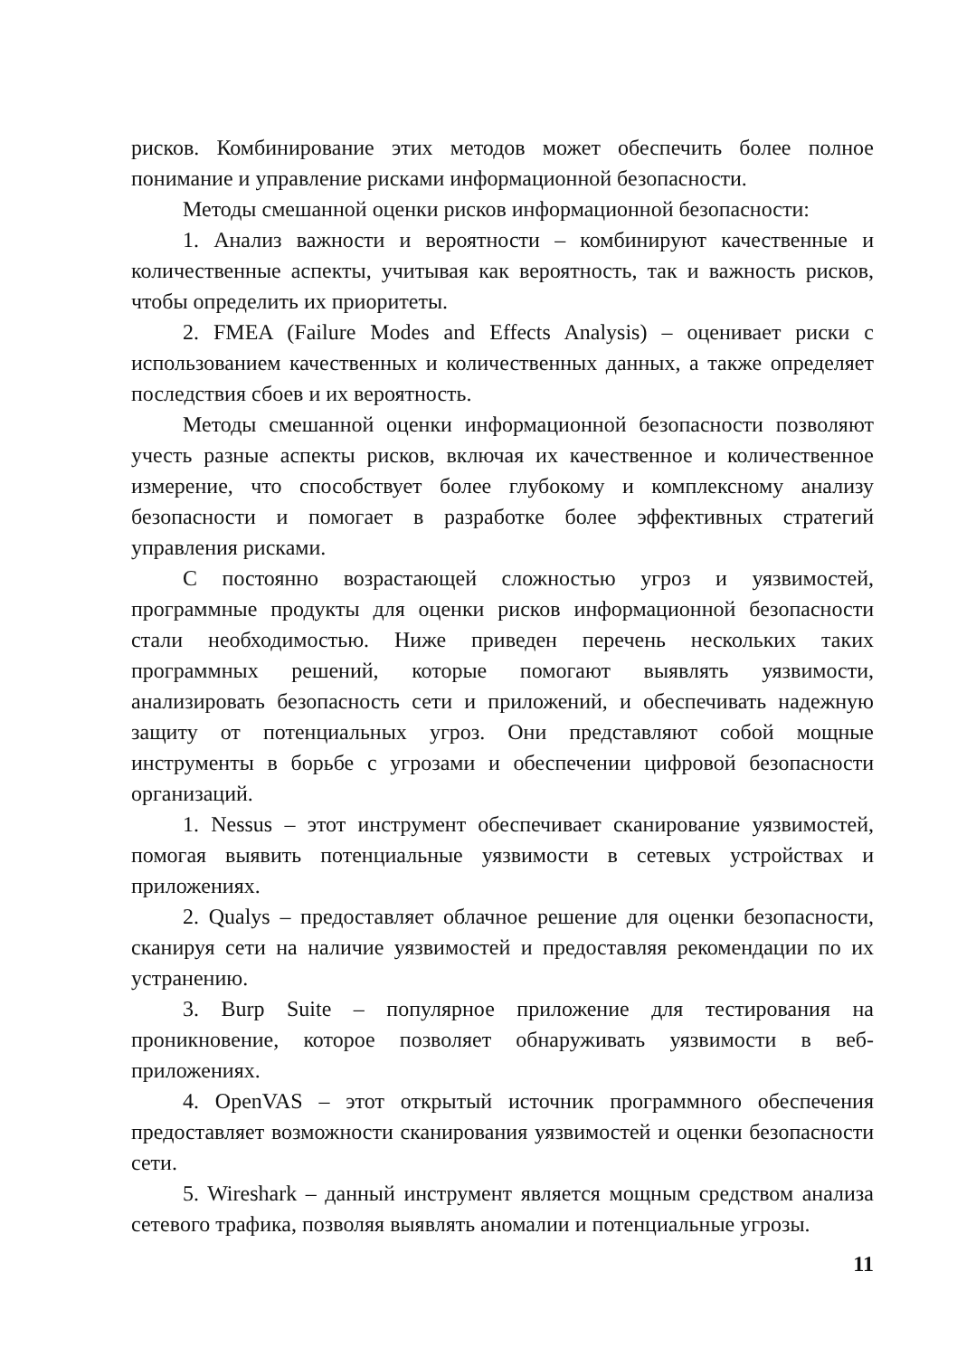рисков. Комбинирование этих методов может обеспечить более полное понимание и управление рисками информационной безопасности.
Методы смешанной оценки рисков информационной безопасности:
1. Анализ важности и вероятности – комбинируют качественные и количественные аспекты, учитывая как вероятность, так и важность рисков, чтобы определить их приоритеты.
2. FMEA (Failure Modes and Effects Analysis) – оценивает риски с использованием качественных и количественных данных, а также определяет последствия сбоев и их вероятность.
Методы смешанной оценки информационной безопасности позволяют учесть разные аспекты рисков, включая их качественное и количественное измерение, что способствует более глубокому и комплексному анализу безопасности и помогает в разработке более эффективных стратегий управления рисками.
С постоянно возрастающей сложностью угроз и уязвимостей, программные продукты для оценки рисков информационной безопасности стали необходимостью. Ниже приведен перечень нескольких таких программных решений, которые помогают выявлять уязвимости, анализировать безопасность сети и приложений, и обеспечивать надежную защиту от потенциальных угроз. Они представляют собой мощные инструменты в борьбе с угрозами и обеспечении цифровой безопасности организаций.
1. Nessus – этот инструмент обеспечивает сканирование уязвимостей, помогая выявить потенциальные уязвимости в сетевых устройствах и приложениях.
2. Qualys – предоставляет облачное решение для оценки безопасности, сканируя сети на наличие уязвимостей и предоставляя рекомендации по их устранению.
3. Burp Suite – популярное приложение для тестирования на проникновение, которое позволяет обнаруживать уязвимости в веб-приложениях.
4. OpenVAS – этот открытый источник программного обеспечения предоставляет возможности сканирования уязвимостей и оценки безопасности сети.
5. Wireshark – данный инструмент является мощным средством анализа сетевого трафика, позволяя выявлять аномалии и потенциальные угрозы.
11